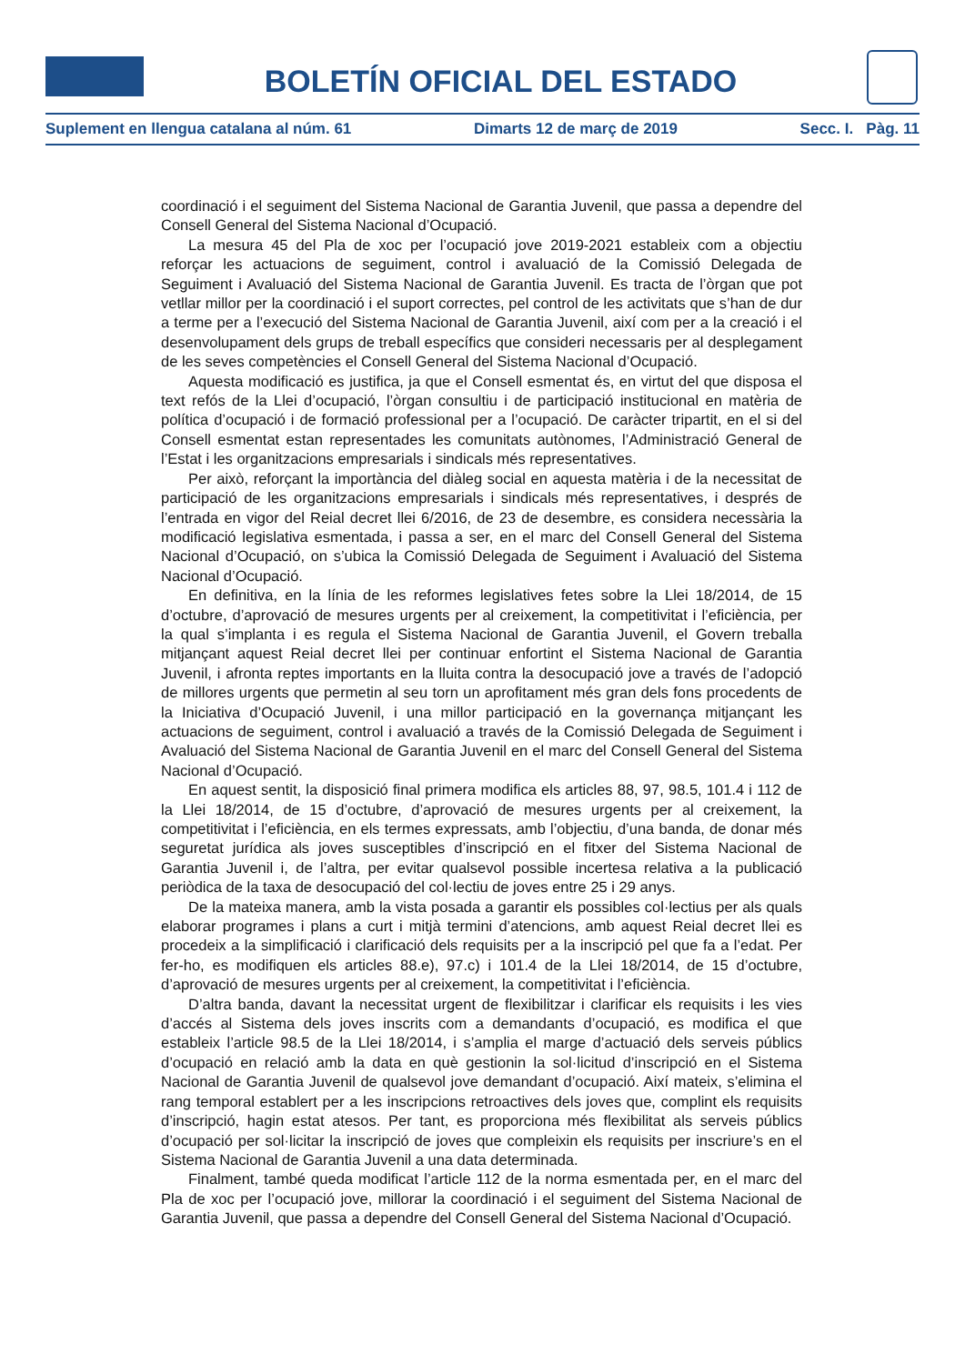BOLETÍN OFICIAL DEL ESTADO
Suplement en llengua catalana al núm. 61 Dimarts 12 de març de 2019 Secc. I. Pàg. 11
coordinació i el seguiment del Sistema Nacional de Garantia Juvenil, que passa a dependre del Consell General del Sistema Nacional d’Ocupació.
La mesura 45 del Pla de xoc per l’ocupació jove 2019-2021 estableix com a objectiu reforçar les actuacions de seguiment, control i avaluació de la Comissió Delegada de Seguiment i Avaluació del Sistema Nacional de Garantia Juvenil. Es tracta de l’òrgan que pot vetllar millor per la coordinació i el suport correctes, pel control de les activitats que s’han de dur a terme per a l’execució del Sistema Nacional de Garantia Juvenil, així com per a la creació i el desenvolupament dels grups de treball específics que consideri necessaris per al desplegament de les seves competències el Consell General del Sistema Nacional d’Ocupació.
Aquesta modificació es justifica, ja que el Consell esmentat és, en virtut del que disposa el text refós de la Llei d’ocupació, l’òrgan consultiu i de participació institucional en matèria de política d’ocupació i de formació professional per a l’ocupació. De caràcter tripartit, en el si del Consell esmentat estan representades les comunitats autònomes, l’Administració General de l’Estat i les organitzacions empresarials i sindicals més representatives.
Per això, reforçant la importància del diàleg social en aquesta matèria i de la necessitat de participació de les organitzacions empresarials i sindicals més representatives, i després de l’entrada en vigor del Reial decret llei 6/2016, de 23 de desembre, es considera necessària la modificació legislativa esmentada, i passa a ser, en el marc del Consell General del Sistema Nacional d’Ocupació, on s’ubica la Comissió Delegada de Seguiment i Avaluació del Sistema Nacional d’Ocupació.
En definitiva, en la línia de les reformes legislatives fetes sobre la Llei 18/2014, de 15 d’octubre, d’aprovació de mesures urgents per al creixement, la competitivitat i l’eficiència, per la qual s’implanta i es regula el Sistema Nacional de Garantia Juvenil, el Govern treballa mitjançant aquest Reial decret llei per continuar enfortint el Sistema Nacional de Garantia Juvenil, i afronta reptes importants en la lluita contra la desocupació jove a través de l’adopció de millores urgents que permetin al seu torn un aprofitament més gran dels fons procedents de la Iniciativa d’Ocupació Juvenil, i una millor participació en la governança mitjançant les actuacions de seguiment, control i avaluació a través de la Comissió Delegada de Seguiment i Avaluació del Sistema Nacional de Garantia Juvenil en el marc del Consell General del Sistema Nacional d’Ocupació.
En aquest sentit, la disposició final primera modifica els articles 88, 97, 98.5, 101.4 i 112 de la Llei 18/2014, de 15 d’octubre, d’aprovació de mesures urgents per al creixement, la competitivitat i l’eficiència, en els termes expressats, amb l’objectiu, d’una banda, de donar més seguretat jurídica als joves susceptibles d’inscripció en el fitxer del Sistema Nacional de Garantia Juvenil i, de l’altra, per evitar qualsevol possible incertesa relativa a la publicació periòdica de la taxa de desocupació del col·lectiu de joves entre 25 i 29 anys.
De la mateixa manera, amb la vista posada a garantir els possibles col·lectius per als quals elaborar programes i plans a curt i mitjà termini d’atencions, amb aquest Reial decret llei es procedeix a la simplificació i clarificació dels requisits per a la inscripció pel que fa a l’edat. Per fer-ho, es modifiquen els articles 88.e), 97.c) i 101.4 de la Llei 18/2014, de 15 d’octubre, d’aprovació de mesures urgents per al creixement, la competitivitat i l’eficiència.
D’altra banda, davant la necessitat urgent de flexibilitzar i clarificar els requisits i les vies d’accés al Sistema dels joves inscrits com a demandants d’ocupació, es modifica el que estableix l’article 98.5 de la Llei 18/2014, i s’amplia el marge d’actuació dels serveis públics d’ocupació en relació amb la data en què gestionin la sol·licitud d’inscripció en el Sistema Nacional de Garantia Juvenil de qualsevol jove demandant d’ocupació. Així mateix, s’elimina el rang temporal establert per a les inscripcions retroactives dels joves que, complint els requisits d’inscripció, hagin estat atesos. Per tant, es proporciona més flexibilitat als serveis públics d’ocupació per sol·licitar la inscripció de joves que compleixin els requisits per inscriure’s en el Sistema Nacional de Garantia Juvenil a una data determinada.
Finalment, també queda modificat l’article 112 de la norma esmentada per, en el marc del Pla de xoc per l’ocupació jove, millorar la coordinació i el seguiment del Sistema Nacional de Garantia Juvenil, que passa a dependre del Consell General del Sistema Nacional d’Ocupació.